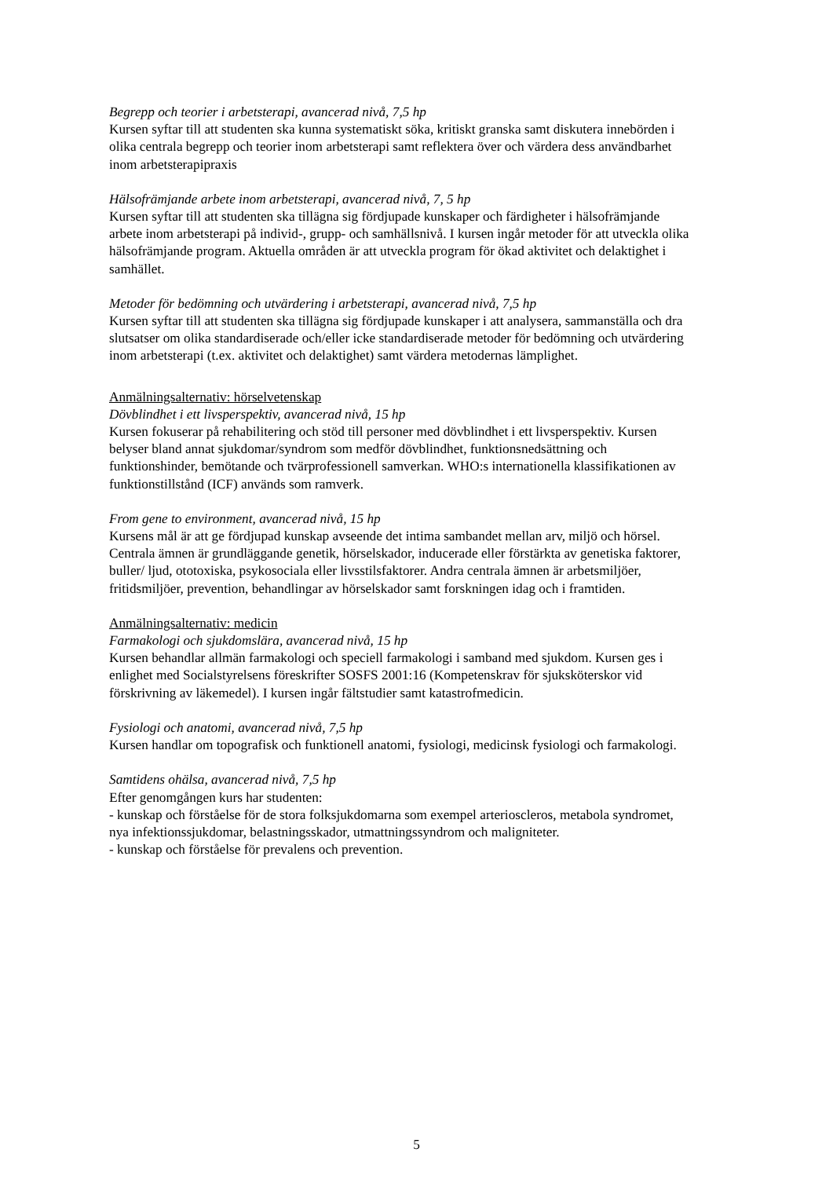Begrepp och teorier i arbetsterapi, avancerad nivå, 7,5 hp
Kursen syftar till att studenten ska kunna systematiskt söka, kritiskt granska samt diskutera innebörden i olika centrala begrepp och teorier inom arbetsterapi samt reflektera över och värdera dess användbarhet inom arbetsterapipraxis
Hälsofrämjande arbete inom arbetsterapi, avancerad nivå, 7, 5 hp
Kursen syftar till att studenten ska tillägna sig fördjupade kunskaper och färdigheter i hälsofrämjande arbete inom arbetsterapi på individ-, grupp- och samhällsnivå. I kursen ingår metoder för att utveckla olika hälsofrämjande program. Aktuella områden är att utveckla program för ökad aktivitet och delaktighet i samhället.
Metoder för bedömning och utvärdering i arbetsterapi, avancerad nivå, 7,5 hp
Kursen syftar till att studenten ska tillägna sig fördjupade kunskaper i att analysera, sammanställa och dra slutsatser om olika standardiserade och/eller icke standardiserade metoder för bedömning och utvärdering inom arbetsterapi (t.ex. aktivitet och delaktighet) samt värdera metodernas lämplighet.
Anmälningsalternativ: hörselvetenskap
Dövblindhet i ett livsperspektiv, avancerad nivå, 15 hp
Kursen fokuserar på rehabilitering och stöd till personer med dövblindhet i ett livsperspektiv. Kursen belyser bland annat sjukdomar/syndrom som medför dövblindhet, funktionsnedsättning och funktionshinder, bemötande och tvärprofessionell samverkan. WHO:s internationella klassifikationen av funktionstillstånd (ICF) används som ramverk.
From gene to environment, avancerad nivå, 15 hp
Kursens mål är att ge fördjupad kunskap avseende det intima sambandet mellan arv, miljö och hörsel. Centrala ämnen är grundläggande genetik, hörselskador, inducerade eller förstärkta av genetiska faktorer, buller/ ljud, ototoxiska, psykosociala eller livsstilsfaktorer. Andra centrala ämnen är arbetsmiljöer, fritidsmiljöer, prevention, behandlingar av hörselskador samt forskningen idag och i framtiden.
Anmälningsalternativ: medicin
Farmakologi och sjukdomslära, avancerad nivå, 15 hp
Kursen behandlar allmän farmakologi och speciell farmakologi i samband med sjukdom. Kursen ges i enlighet med Socialstyrelsens föreskrifter SOSFS 2001:16 (Kompetenskrav för sjuksköterskor vid förskrivning av läkemedel). I kursen ingår fältstudier samt katastrofmedicin.
Fysiologi och anatomi, avancerad nivå, 7,5 hp
Kursen handlar om topografisk och funktionell anatomi, fysiologi, medicinsk fysiologi och farmakologi.
Samtidens ohälsa, avancerad nivå, 7,5 hp
Efter genomgången kurs har studenten:
- kunskap och förståelse för de stora folksjukdomarna som exempel arterioscleros, metabola syndromet, nya infektionssjukdomar, belastningsskador, utmattningssyndrom och maligniteter.
- kunskap och förståelse för prevalens och prevention.
5